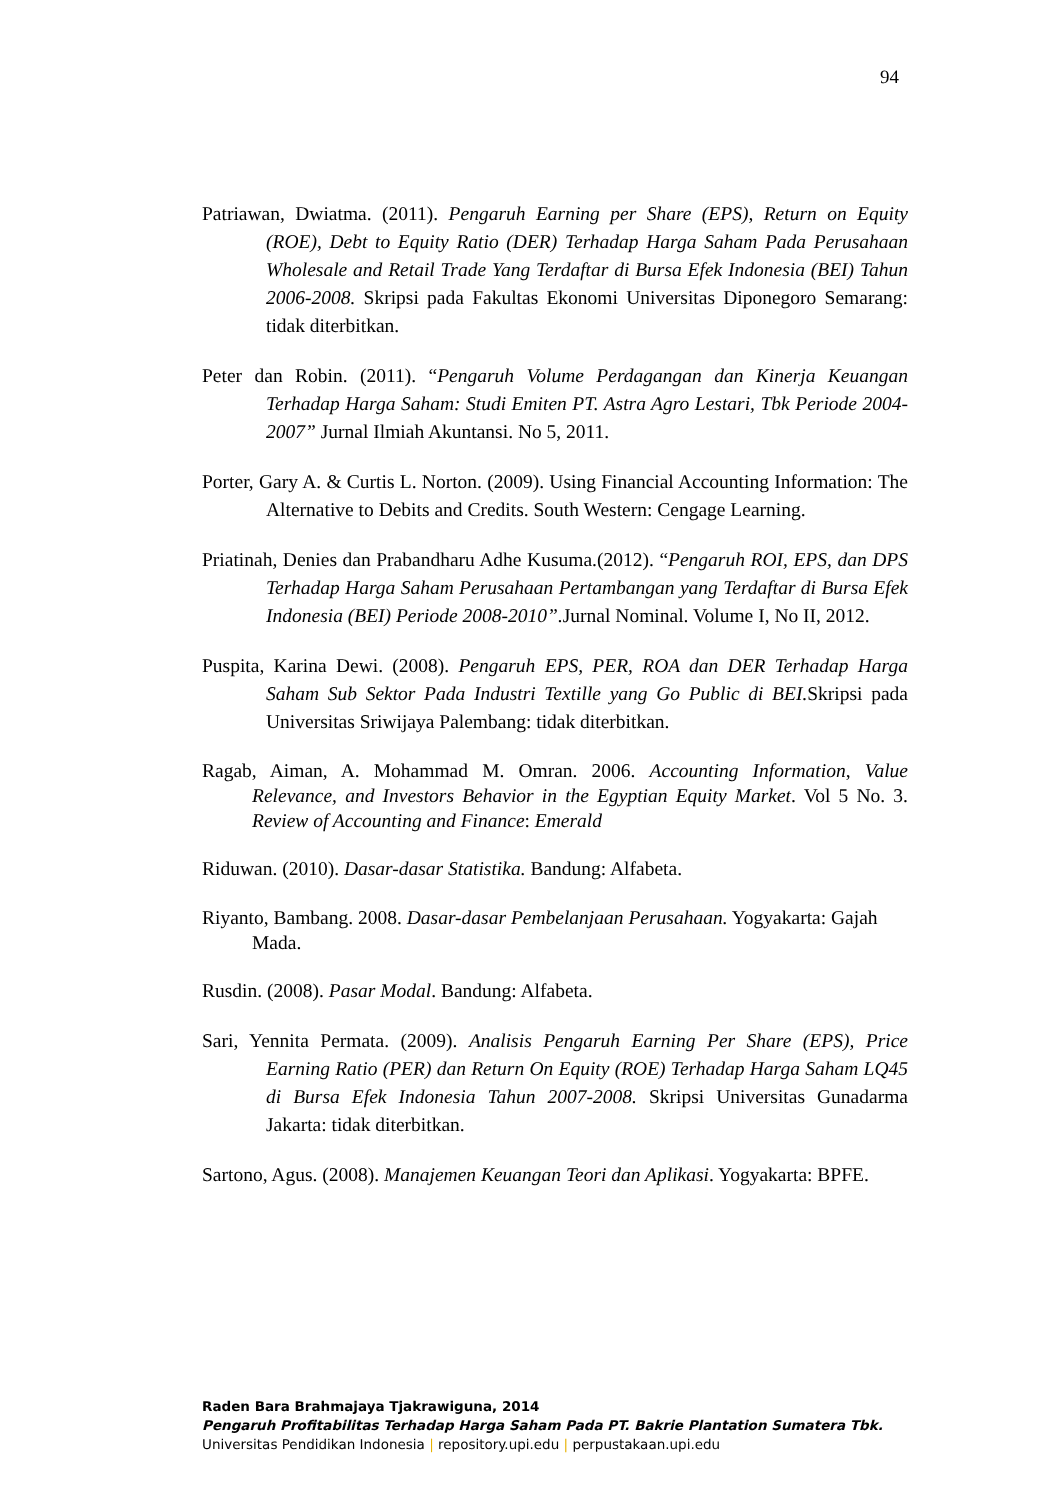94
Patriawan, Dwiatma. (2011). Pengaruh Earning per Share (EPS), Return on Equity (ROE), Debt to Equity Ratio (DER) Terhadap Harga Saham Pada Perusahaan Wholesale and Retail Trade Yang Terdaftar di Bursa Efek Indonesia (BEI) Tahun 2006-2008. Skripsi pada Fakultas Ekonomi Universitas Diponegoro Semarang: tidak diterbitkan.
Peter dan Robin. (2011). “Pengaruh Volume Perdagangan dan Kinerja Keuangan Terhadap Harga Saham: Studi Emiten PT. Astra Agro Lestari, Tbk Periode 2004-2007” Jurnal Ilmiah Akuntansi. No 5, 2011.
Porter, Gary A. & Curtis L. Norton. (2009). Using Financial Accounting Information: The Alternative to Debits and Credits. South Western: Cengage Learning.
Priatinah, Denies dan Prabandharu Adhe Kusuma.(2012). “Pengaruh ROI, EPS, dan DPS Terhadap Harga Saham Perusahaan Pertambangan yang Terdaftar di Bursa Efek Indonesia (BEI) Periode 2008-2010”. Jurnal Nominal. Volume I, No II, 2012.
Puspita, Karina Dewi. (2008). Pengaruh EPS, PER, ROA dan DER Terhadap Harga Saham Sub Sektor Pada Industri Textille yang Go Public di BEI. Skripsi pada Universitas Sriwijaya Palembang: tidak diterbitkan.
Ragab, Aiman, A. Mohammad M. Omran. 2006. Accounting Information, Value Relevance, and Investors Behavior in the Egyptian Equity Market. Vol 5 No. 3. Review of Accounting and Finance: Emerald
Riduwan. (2010). Dasar-dasar Statistika. Bandung: Alfabeta.
Riyanto, Bambang. 2008. Dasar-dasar Pembelanjaan Perusahaan. Yogyakarta: Gajah Mada.
Rusdin. (2008). Pasar Modal. Bandung: Alfabeta.
Sari, Yennita Permata. (2009). Analisis Pengaruh Earning Per Share (EPS), Price Earning Ratio (PER) dan Return On Equity (ROE) Terhadap Harga Saham LQ45 di Bursa Efek Indonesia Tahun 2007-2008. Skripsi Universitas Gunadarma Jakarta: tidak diterbitkan.
Sartono, Agus. (2008). Manajemen Keuangan Teori dan Aplikasi. Yogyakarta: BPFE.
Raden Bara Brahmajaya Tjakrawiguna, 2014
Pengaruh Profitabilitas Terhadap Harga Saham Pada PT. Bakrie Plantation Sumatera Tbk.
Universitas Pendidikan Indonesia | repository.upi.edu | perpustakaan.upi.edu